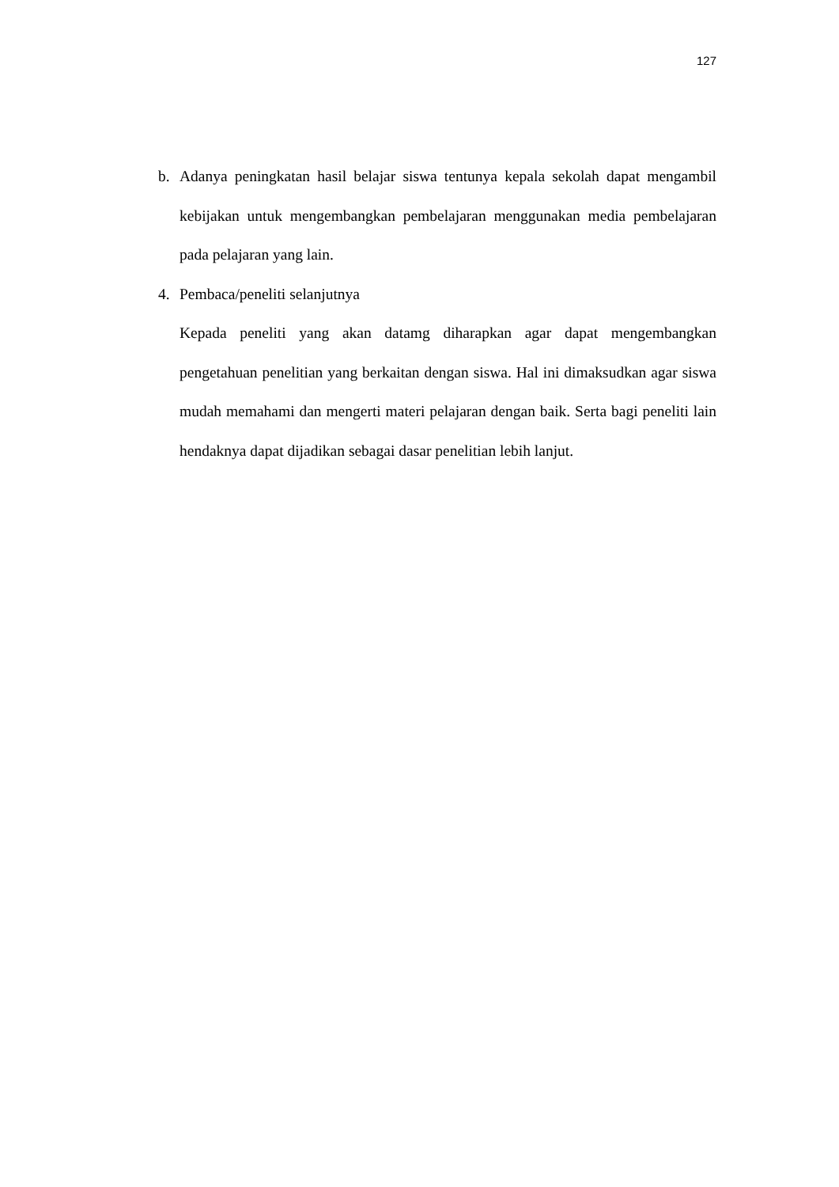127
b. Adanya peningkatan hasil belajar siswa tentunya kepala sekolah dapat mengambil kebijakan untuk mengembangkan pembelajaran menggunakan media pembelajaran pada pelajaran yang lain.
4. Pembaca/peneliti selanjutnya
Kepada peneliti yang akan datamg diharapkan agar dapat mengembangkan pengetahuan penelitian yang berkaitan dengan siswa. Hal ini dimaksudkan agar siswa mudah memahami dan mengerti materi pelajaran dengan baik. Serta bagi peneliti lain hendaknya dapat dijadikan sebagai dasar penelitian lebih lanjut.